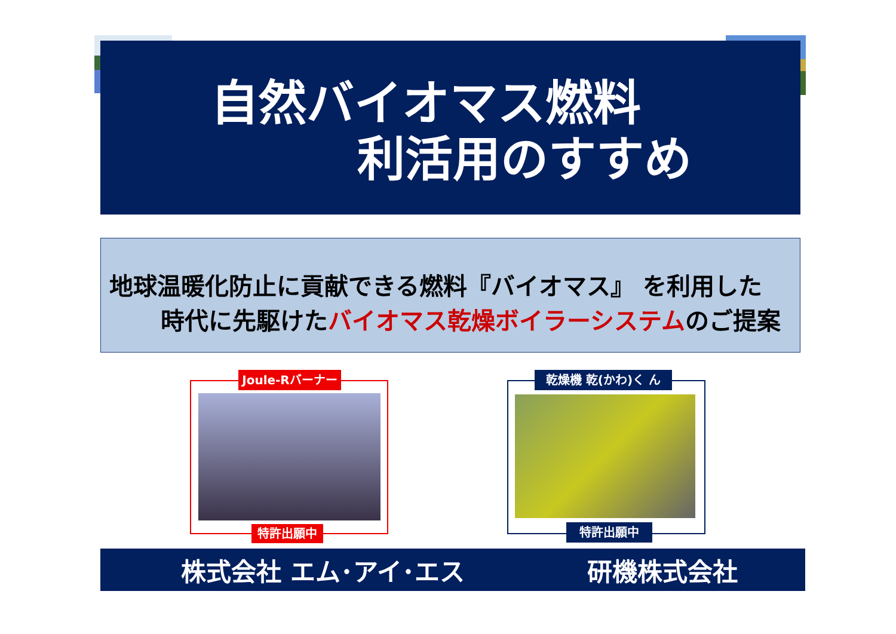自然バイオマス燃料
利活用のすすめ
地球温暖化防止に貢献できる燃料『バイオマス』 を利用した
時代に先駆けたバイオマス乾燥ボイラーシステムのご提案
Joule-Rバーナー
特許出願中
乾燥機 乾(かわ)く ん
特許出願中
株式会社 エム･アイ･エス 研機株式会社